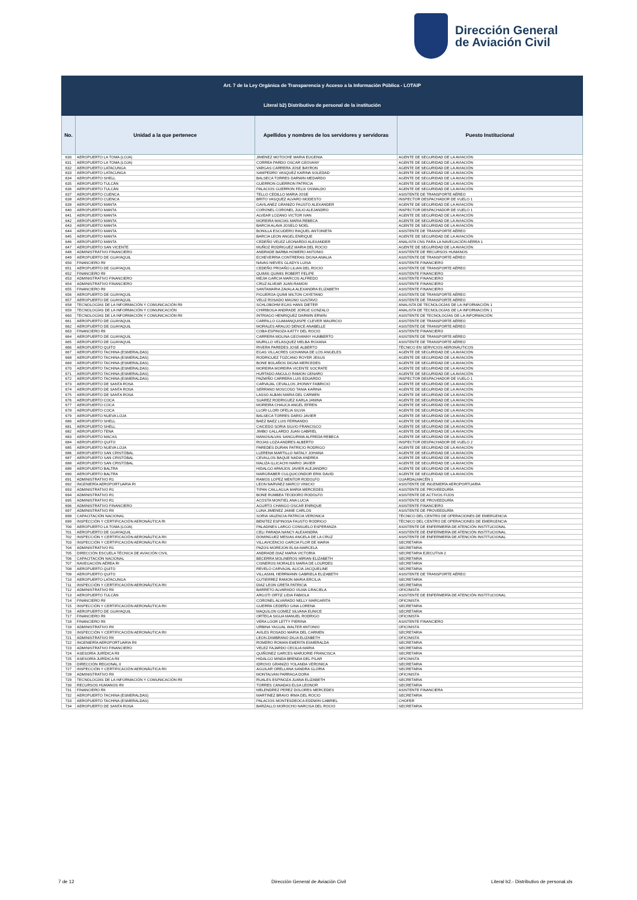Dirección General
de Aviación Civil
| Art. 7 de la Ley Orgánica de Transparencia y Acceso a la Información Pública - LOTAIP | | | |
| Literal b2) Distributivo de personal de la institución | | | |
| No. | Unidad a la que pertenece | Apellidos y nombres de los servidores y servidoras | Puesto Institucional |
| 630 | AEROPUERTO LA TOMA (LOJA) | JIMENEZ MOTOCHE MARIA EUGENIA | AGENTE DE SEGURIDAD DE LA AVIACIÓN |
| 631 | AEROPUERTO LA TOMA (LOJA) | CORREA PARDO OSCAR GEOVANY | AGENTE DE SEGURIDAD DE LA AVIACIÓN |
| 632 | AEROPUERTO LATACUNGA | VARGAS CARRERA JOSE BAYRON | AGENTE DE SEGURIDAD DE LA AVIACIÓN |
| 633 | AEROPUERTO LATACUNGA | SAMPEDRO VASQUEZ KARINA SOLEDAD | AGENTE DE SEGURIDAD DE LA AVIACIÓN |
| 634 | AEROPUERTO SHELL | BALSECA TORRES DARWIN MEDARDO | AGENTE DE SEGURIDAD DE LA AVIACIÓN |
| 635 | AEROPUERTO TULCÁN | GUERRON GUERRON PATRICIA | AGENTE DE SEGURIDAD DE LA AVIACIÓN |
| 636 | AEROPUERTO TULCÁN | PALACIOS GUERRON FELIX OSWALDO | AGENTE DE SEGURIDAD DE LA AVIACIÓN |
| 637 | AEROPUERTO CUENCA | TELLO CEDILLO MARIA JOSE | ASISTENTE DE TRANSPORTE AÉREO |
| 638 | AEROPUERTO CUENCA | BRITO VASQUEZ ALVARO MODESTO | INSPECTOR DESPACHADOR DE VUELO 1 |
| 639 | AEROPUERTO MANTA | GAVILANEZ GRANIZO FAUSTO ALEXANDER | AGENTE DE SEGURIDAD DE LA AVIACIÓN |
| 640 | AEROPUERTO MANTA | CORONEL CORONEL JULIO ALEJANDRO | INSPECTOR DESPACHADOR DE VUELO 1 |
| 641 | AEROPUERTO MANTA | ALVEAR LOZANO VICTOR IVAN | AGENTE DE SEGURIDAD DE LA AVIACIÓN |
| 642 | AEROPUERTO MANTA | MOREIRA MACIAS MARIA REBECA | AGENTE DE SEGURIDAD DE LA AVIACIÓN |
| 643 | AEROPUERTO MANTA | BARCIA ALAVA JOSELO NOEL | AGENTE DE SEGURIDAD DE LA AVIACIÓN |
| 644 | AEROPUERTO MANTA | BONILLA ESCUDERO RAQUEL ANTONIETA | ASISTENTE DE TRANSPORTE AÉREO |
| 645 | AEROPUERTO MANTA | BARCIA LEON ANGEL ENRIQUE | AGENTE DE SEGURIDAD DE LA AVIACIÓN |
| 646 | AEROPUERTO MANTA | CEDEÑO VELEZ LEONARDO ALEXANDER | ANALISTA CNS PARA LA NAVEGACIÓN AÉREA 1 |
| 647 | AEROPUERTO SAN VICENTE | MUÑOZ RODRIGUEZ MARIA DEL ROCIO | AGENTE DE SEGURIDAD DE LA AVIACIÓN |
| 648 | ADMINISTRATIVO FINANCIERO | ANDRADE BARBA HOMERO ANTONIO | ASISTENTE DE RECURSOS HUMANOS |
| 649 | AEROPUERTO DE GUAYAQUIL | ECHEVERRIA CONTRERAS DIGNA AMALIA | ASISTENTE DE TRANSPORTE AÉREO |
| 650 | FINANCIERO RII | NAVAS NIEVES GLADYS LUISA | ASISTENTE FINANCIERO |
| 651 | AEROPUERTO DE GUAYAQUIL | CEDEÑO PROAÑO LILIAN DEL ROCIO | ASISTENTE DE TRANSPORTE AÉREO |
| 652 | FINANCIERO RII | QUIMIS QUIMIS ROBERT FELIPE | ASISTENTE FINANCIERO |
| 653 | ADMINISTRATIVO FINANCIERO | MEJIA GARCIA MARCOS ALFREDO | ASISTENTE FINANCIERO |
| 654 | ADMINISTRATIVO FINANCIERO | CRUZ ALVEAR JUAN RAMON | ASISTENTE FINANCIERO |
| 655 | FINANCIERO RII | SANTAMARIA ZAVALA ALEXANDRA ELIZABETH | ASISTENTE FINANCIERO |
| 656 | AEROPUERTO DE GUAYAQUIL | FIGUEROA QUIMI MILTON CAYETANO | ASISTENTE DE TRANSPORTE AÉREO |
| 657 | AEROPUERTO DE GUAYAQUIL | VELIZ ROSADO MAGNO GUSTAVO | ASISTENTE DE TRANSPORTE AÉREO |
| 658 | TECNOLOGÍAS DE LA INFORMACIÓN Y COMUNICACIÓN RII | SCHLOBOHM EGAS HANS DIETER | ANALISTA DE TECNOLOGÍAS DE LA INFORMACIÓN 1 |
| 659 | TECNOLOGÍAS DE LA INFORMACIÓN Y COMUNICACIÓN | CHIRIBOGA ANDRADE JORGE GONZALO | ANALISTA DE TECNOLOGÍAS DE LA INFORMACIÓN 1 |
| 660 | TECNOLOGÍAS DE LA INFORMACIÓN Y COMUNICACIÓN RII | INTRIAGO HENRIQUEZ DARWIN ERWIN | ASISTENTE DE TECNOLOGÍAS DE LA INFORMACIÓN |
| 661 | AEROPUERTO DE GUAYAQUIL | CARRILLO GUAMANQUISPE CLEVER MAURICIO | ASISTENTE DE TRANSPORTE AÉREO |
| 662 | AEROPUERTO DE GUAYAQUIL | MORALES ARAUJO DENICE ANABELLE | ASISTENTE DE TRANSPORTE AÉREO |
| 663 | FINANCIERO RII | COBA ESPINOZA KATTY DEL ROCIO | ASISTENTE FINANCIERO |
| 664 | AEROPUERTO DE GUAYAQUIL | CARRERA MOLINA GEOVANNY HUMBERTO | ASISTENTE DE TRANSPORTE AÉREO |
| 665 | AEROPUERTO DE GUAYAQUIL | MURILLO VELASQUEZ MELBA ROXANA | ASISTENTE DE TRANSPORTE AÉREO |
| 666 | AEROPUERTO QUITO | RIVERA PAREDES JOSE ALBERTO | TÉCNICO EN SERVICIOS AERONÁUTICOS |
| 667 | AEROPUERTO TACHINA (ESMERALDAS) | EGAS VILLACRES GIOVANNA DE LOS ANGELES | AGENTE DE SEGURIDAD DE LA AVIACIÓN |
| 668 | AEROPUERTO TACHINA (ESMERALDAS) | RODRIGUEZ TOZCANO ROYER JESUS | AGENTE DE SEGURIDAD DE LA AVIACIÓN |
| 669 | AEROPUERTO TACHINA (ESMERALDAS) | BONE BOLAÑOS DIGNA MERCEDES | AGENTE DE SEGURIDAD DE LA AVIACIÓN |
| 670 | AEROPUERTO TACHINA (ESMERALDAS) | MOREIRA MOREIRA VICENTE SOCRATE | AGENTE DE SEGURIDAD DE LA AVIACIÓN |
| 671 | AEROPUERTO TACHINA (ESMERALDAS) | HURTADO ANGULO RAMON GENARO | AGENTE DE SEGURIDAD DE LA AVIACIÓN |
| 672 | AEROPUERTO TACHINA (ESMERALDAS) | PAZMIÑO CARRERA LUIS EDUARDO | INSPECTOR DESPACHADOR DE VUELO 1 |
| 673 | AEROPUERTO DE SANTA ROSA | CARVAJAL CEVALLOS JHONNY FABRICIO | AGENTE DE SEGURIDAD DE LA AVIACIÓN |
| 674 | AEROPUERTO DE SANTA ROSA | SERRANO MOSCOSO TANIA KARINA | AGENTE DE SEGURIDAD DE LA AVIACIÓN |
| 675 | AEROPUERTO DE SANTA ROSA | LASSO ALBAN MARIA DEL CARMEN | AGENTE DE SEGURIDAD DE LA AVIACIÓN |
| 676 | AEROPUERTO COCA | SUAREZ RODRIGUEZ KARLA JANINA | AGENTE DE SEGURIDAD DE LA AVIACIÓN |
| 677 | AEROPUERTO COCA | MOREIRA CHAUCA ANGEL EFREN | AGENTE DE SEGURIDAD DE LA AVIACIÓN |
| 678 | AEROPUERTO COCA | LLORI LLORI OFELIA SILVIA | AGENTE DE SEGURIDAD DE LA AVIACIÓN |
| 679 | AEROPUERTO NUEVA LOJA | BALSECA TORRES DARIO JAVIER | AGENTE DE SEGURIDAD DE LA AVIACIÓN |
| 680 | AEROPUERTO SHELL | BAEZ BAEZ LUIS FERNANDO | AGENTE DE SEGURIDAD DE LA AVIACIÓN |
| 681 | AEROPUERTO SHELL | CAICEDO SORIA SILVIO FRANCISCO | AGENTE DE SEGURIDAD DE LA AVIACIÓN |
| 682 | AEROPUERTO TENA | JIMBO GALLARDO JUAN GABRIEL | AGENTE DE SEGURIDAD DE LA AVIACIÓN |
| 683 | AEROPUERTO MACAS | MANOSALVAS SANGURIMA ALFREDA REBECA | AGENTE DE SEGURIDAD DE LA AVIACIÓN |
| 684 | AEROPUERTO QUITO | ROJAS LOZA ANDRES ALBERTO | INSPECTOR DESPACHADOR DE VUELO 2 |
| 685 | AEROPUERTO NUEVA LOJA | PAREDES DURAN PATRICIO RODRIGO | AGENTE DE SEGURIDAD DE LA AVIACIÓN |
| 686 | AEROPUERTO SAN CRISTÓBAL | LLERENA MARTILLO NATALY JOHANA | AGENTE DE SEGURIDAD DE LA AVIACIÓN |
| 687 | AEROPUERTO SAN CRISTÓBAL | CEVALLOS BAQUE NADIA ANDREA | AGENTE DE SEGURIDAD DE LA AVIACIÓN |
| 688 | AEROPUERTO SAN CRISTÓBAL | MALIZA ILLICACHI MARIO JAVIER | AGENTE DE SEGURIDAD DE LA AVIACIÓN |
| 689 | AEROPUERTO BALTRA | HIDALGO ARMIJOS JAVIER ALEJANDRO | AGENTE DE SEGURIDAD DE LA AVIACIÓN |
| 690 | AEROPUERTO BALTRA | MARGRABER CULQUICONDOR ERIK DAVID | AGENTE DE SEGURIDAD DE LA AVIACIÓN |
| 691 | ADMINISTRATIVO R1 | RAMOS LOPEZ MENTOR RODOLFO | GUARDALMACÉN 1 |
| 692 | INGENIERÍA AEROPORTUARIA RI | LEON NARVAEZ MARCO VINICIO | ASISTENTE DE INGENIERÍA AEROPORTUARIA |
| 693 | ADMINISTRATIVO R1 | TIPAN CAILLAGUA MARIA MERCEDES | ASISTENTE DE PROVEEDURÍA |
| 694 | ADMINISTRATIVO R1 | BONE RUMBEA TEODORO RODOLFO | ASISTENTE DE ACTIVOS FIJOS |
| 695 | ADMINISTRATIVO R1 | ACOSTA MONTIEL ANA LUCIA | ASISTENTE DE PROVEEDURÍA |
| 696 | ADMINISTRATIVO FINANCIERO | AGURTO CHANGO OSCAR ENRIQUE | ASISTENTE FINANCIERO |
| 697 | ADMINISTRATIVO RII | LUNA JIMENEZ JAIME CARLOS | ASISTENTE DE PROVEEDURÍA |
| 698 | CAPACITACIÓN NACIONAL | SORIA VALENCIA PATRICIA VERONICA | TÉCNICO DEL CENTRO DE OPERACIONES DE EMERGENCIA |
| 699 | INSPECCIÓN Y CERTIFICACIÓN AERONÁUTICA RI | BENITEZ ESPINOSA FAUSTO RODRIGO | TÉCNICO DEL CENTRO DE OPERACIONES DE EMERGENCIA |
| 700 | AEROPUERTO LA TOMA (LOJA) | PALADINES LARGO CONSUELO ESPERANZA | ASISTENTE DE ENFERMERÍA DE ATENCIÓN INSTITUCIONAL |
| 701 | AEROPUERTO DE GUAYAQUIL | CELI PARADA NANCY ALEXANDRA | ASISTENTE DE ENFERMERÍA DE ATENCIÓN INSTITUCIONAL |
| 702 | INSPECCIÓN Y CERTIFICACIÓN AERONÁUTICA RII | DOMINGUEZ MESIAS ANGELA DE LA CRUZ | ASISTENTE DE ENFERMERÍA DE ATENCIÓN INSTITUCIONAL |
| 703 | INSPECCIÓN Y CERTIFICACIÓN AERONÁUTICA RII | VILLAVICENCIO GARCIA FLOR DE MARIA | SECRETARIA |
| 704 | ADMINISTRATIVO R1 | PAZOS MOREJON ELSA MARCELA | SECRETARIA |
| 705 | DIRECCIÓN ESCUELA TÉCNICA DE AVIACIÓN CIVIL | ANDRADE DIAZ MARIA VICTORIA | SECRETARIA EJECUTIVA 2 |
| 706 | CAPACITACIÓN NACIONAL | BECERRA MOLINEROS MIRIAN ELIZABETH | SECRETARIA |
| 707 | NAVEGACIÓN AÉREA RI | CISNEROS MORALES MARIA DE LOURDES | SECRETARIA |
| 708 | AEROPUERTO QUITO | REVELO CARVAJAL ALICIA JACQUELINE | SECRETARIA |
| 709 | AEROPUERTO QUITO | VILLASMIL HERRMANN GABRIELA ELIZABETH | ASISTENTE DE TRANSPORTE AÉREO |
| 710 | AEROPUERTO LATACUNGA | GUTIERREZ RAMON MARIA ERCILIA | SECRETARIA |
| 711 | INSPECCIÓN Y CERTIFICACIÓN AERONÁUTICA RII | DIAZ LEON GRETA PATRICIA | SECRETARIA |
| 712 | ADMINISTRATIVO RII | BARRETO ALVARADO VILMA GRACIELA | OFICINISTA |
| 713 | AEROPUERTO TULCÁN | ARGOTI ORTIZ LIDIA FABIOLA | ASISTENTE DE ENFERMERÍA DE ATENCIÓN INSTITUCIONAL |
| 714 | FINANCIERO RII | CORONEL ALVARADO NELLY MARGARITA | OFICINISTA |
| 715 | INSPECCIÓN Y CERTIFICACIÓN AERONÁUTICA RII | GUERRA CEDEÑO GINA LORENA | SECRETARIA |
| 716 | AEROPUERTO DE GUAYAQUIL | MAQUILON GOMEZ SILVANA EUNICE | SECRETARIA |
| 717 | FINANCIERO RII | ORTEGA SIGUA MANUEL RODRIGO | OFICINISTA |
| 718 | FINANCIERO RII | VERA LOOR LETTY PIERINA | ASISTENTE FINANCIERO |
| 719 | ADMINISTRATIVO RII | URBINA YAGUAL WALTER ANTONIO | OFICINISTA |
| 720 | INSPECCIÓN Y CERTIFICACIÓN AERONÁUTICA RII | AVILES ROSADO MARIA DEL CARMEN | SECRETARIA |
| 721 | ADMINISTRATIVO RII | LEON ZAMBRANO DILIA ELIZABETH | OFICINISTA |
| 722 | INGENIERÍA AEROPORTUARIA RII | ROMERO ROMAN EMERITA ESMERALDA | SECRETARIA |
| 723 | ADMINISTRATIVO FINANCIERO | VELEZ FAJARDO CECILIA MARIA | SECRETARIA |
| 724 | ASESORÍA JURÍDICA RII | QUIÑONEZ GARCES MARJORIE FRANCISCA | SECRETARIA |
| 725 | ASESORÍA JURÍDICA RII | HIDALGO MINDA BRENDA DEL PILAR | OFICINISTA |
| 726 | DIRECCIÓN REGIONAL II | IDROVO GRANIZO YOLANDA VERONICA | SECRETARIA |
| 727 | INSPECCIÓN Y CERTIFICACIÓN AERONÁUTICA RII | AGUILAR ORELLANA SANDRA GLORIA | SECRETARIA |
| 728 | ADMINISTRATIVO RII | MONTALVAN PARRAGA DORA | OFICINISTA |
| 729 | TECNOLOGÍAS DE LA INFORMACIÓN Y COMUNICACIÓN RII | RUALES ESPINOZA JUANA ELIZABETH | SECRETARIA |
| 730 | RECURSOS HUMANOS RII | TORRES CANADAS ELSA LEONOR | SECRETARIA |
| 731 | FINANCIERO RII | MELENDREZ PEREZ DOLORES MERCEDES | ASISTENTE FINANCIERA |
| 732 | AEROPUERTO TACHINA (ESMERALDAS) | MARTINEZ BRAVO IRMA DEL ROCIO | SECRETARIA |
| 733 | AEROPUERTO TACHINA (ESMERALDAS) | PALACIOS MONTESDEOCA EDDWIN GABRIEL | CHOFER |
| 734 | AEROPUERTO DE SANTA ROSA | BARZALLO MOROCHO NARCISA DEL ROCIO | SECRETARIA |
7 de 12 Dirección General de Aviación Civil Literal b2.- Distributivo de personal.xls